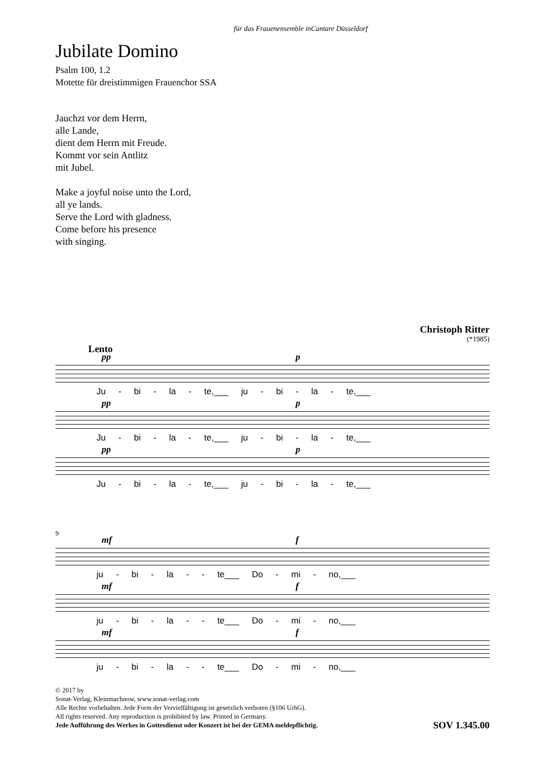für das Frauenensemble inCantare Düsseldorf
Jubilate Domino
Psalm 100, 1.2
Motette für dreistimmigen Frauenchor SSA
Jauchzt vor dem Herrn,
alle Lande,
dient dem Herrn mit Freude.
Kommt vor sein Antlitz
mit Jubel.
Make a joyful noise unto the Lord,
all ye lands.
Serve the Lord with gladness.
Come before his presence
with singing.
Christoph Ritter
(*1985)
Lento
pp p
Ju - bi - la - te,___ ju - bi - la - te,___
pp p
Ju - bi - la - te,___ ju - bi - la - te,___
pp p
Ju - bi - la - te,___ ju - bi - la - te,___
9
mf f
ju - bi - la - - te___ Do - mi - no,___
mf f
ju - bi - la - - te___ Do - mi - no,___
mf f
ju - bi - la - - te___ Do - mi - no,___
© 2017 by
Sonat-Verlag, Kleinmachnow, www.sonat-verlag.com
Alle Rechte vorbehalten. Jede Form der Vervielfältigung ist gesetzlich verboten (§106 UrhG).
All rights reserved. Any reproduction is prohibited by law. Printed in Germany.
Jede Aufführung des Werkes in Gottesdienst oder Konzert ist bei der GEMA meldepflichtig.
SOV 1.345.00